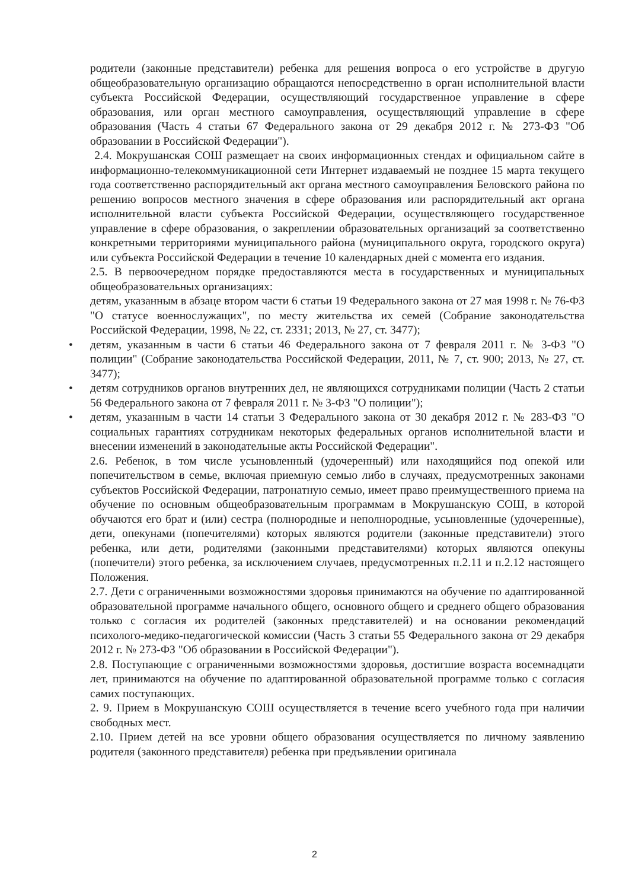родители (законные представители) ребенка для решения вопроса о его устройстве в другую общеобразовательную организацию обращаются непосредственно в орган исполнительной власти субъекта Российской Федерации, осуществляющий государственное управление в сфере образования, или орган местного самоуправления, осуществляющий управление в сфере образования (Часть 4 статьи 67 Федерального закона от 29 декабря 2012 г. № 273-ФЗ "Об образовании в Российской Федерации").
2.4. Мокрушанская СОШ размещает на своих информационных стендах и официальном сайте в информационно-телекоммуникационной сети Интернет издаваемый не позднее 15 марта текущего года соответственно распорядительный акт органа местного самоуправления Беловского района по решению вопросов местного значения в сфере образования или распорядительный акт органа исполнительной власти субъекта Российской Федерации, осуществляющего государственное управление в сфере образования, о закреплении образовательных организаций за соответственно конкретными территориями муниципального района (муниципального округа, городского округа) или субъекта Российской Федерации в течение 10 календарных дней с момента его издания.
2.5. В первоочередном порядке предоставляются места в государственных и муниципальных общеобразовательных организациях:
детям, указанным в абзаце втором части 6 статьи 19 Федерального закона от 27 мая 1998 г. № 76-ФЗ "О статусе военнослужащих", по месту жительства их семей (Собрание законодательства Российской Федерации, 1998, № 22, ст. 2331; 2013, № 27, ст. 3477);
• детям, указанным в части 6 статьи 46 Федерального закона от 7 февраля 2011 г. № 3-ФЗ "О полиции" (Собрание законодательства Российской Федерации, 2011, № 7, ст. 900; 2013, № 27, ст. 3477);
• детям сотрудников органов внутренних дел, не являющихся сотрудниками полиции (Часть 2 статьи 56 Федерального закона от 7 февраля 2011 г. № 3-ФЗ "О полиции");
• детям, указанным в части 14 статьи 3 Федерального закона от 30 декабря 2012 г. № 283-ФЗ "О социальных гарантиях сотрудникам некоторых федеральных органов исполнительной власти и внесении изменений в законодательные акты Российской Федерации".
2.6. Ребенок, в том числе усыновленный (удочеренный) или находящийся под опекой или попечительством в семье, включая приемную семью либо в случаях, предусмотренных законами субъектов Российской Федерации, патронатную семью, имеет право преимущественного приема на обучение по основным общеобразовательным программам в Мокрушанскую СОШ, в которой обучаются его брат и (или) сестра (полнородные и неполнородные, усыновленные (удочеренные), дети, опекунами (попечителями) которых являются родители (законные представители) этого ребенка, или дети, родителями (законными представителями) которых являются опекуны (попечители) этого ребенка, за исключением случаев, предусмотренных п.2.11 и п.2.12 настоящего Положения.
2.7. Дети с ограниченными возможностями здоровья принимаются на обучение по адаптированной образовательной программе начального общего, основного общего и среднего общего образования только с согласия их родителей (законных представителей) и на основании рекомендаций психолого-медико-педагогической комиссии (Часть 3 статьи 55 Федерального закона от 29 декабря 2012 г. № 273-ФЗ "Об образовании в Российской Федерации").
2.8. Поступающие с ограниченными возможностями здоровья, достигшие возраста восемнадцати лет, принимаются на обучение по адаптированной образовательной программе только с согласия самих поступающих.
2. 9. Прием в Мокрушанскую СОШ осуществляется в течение всего учебного года при наличии свободных мест.
2.10. Прием детей на все уровни общего образования осуществляется по личному заявлению родителя (законного представителя) ребенка при предъявлении оригинала
2